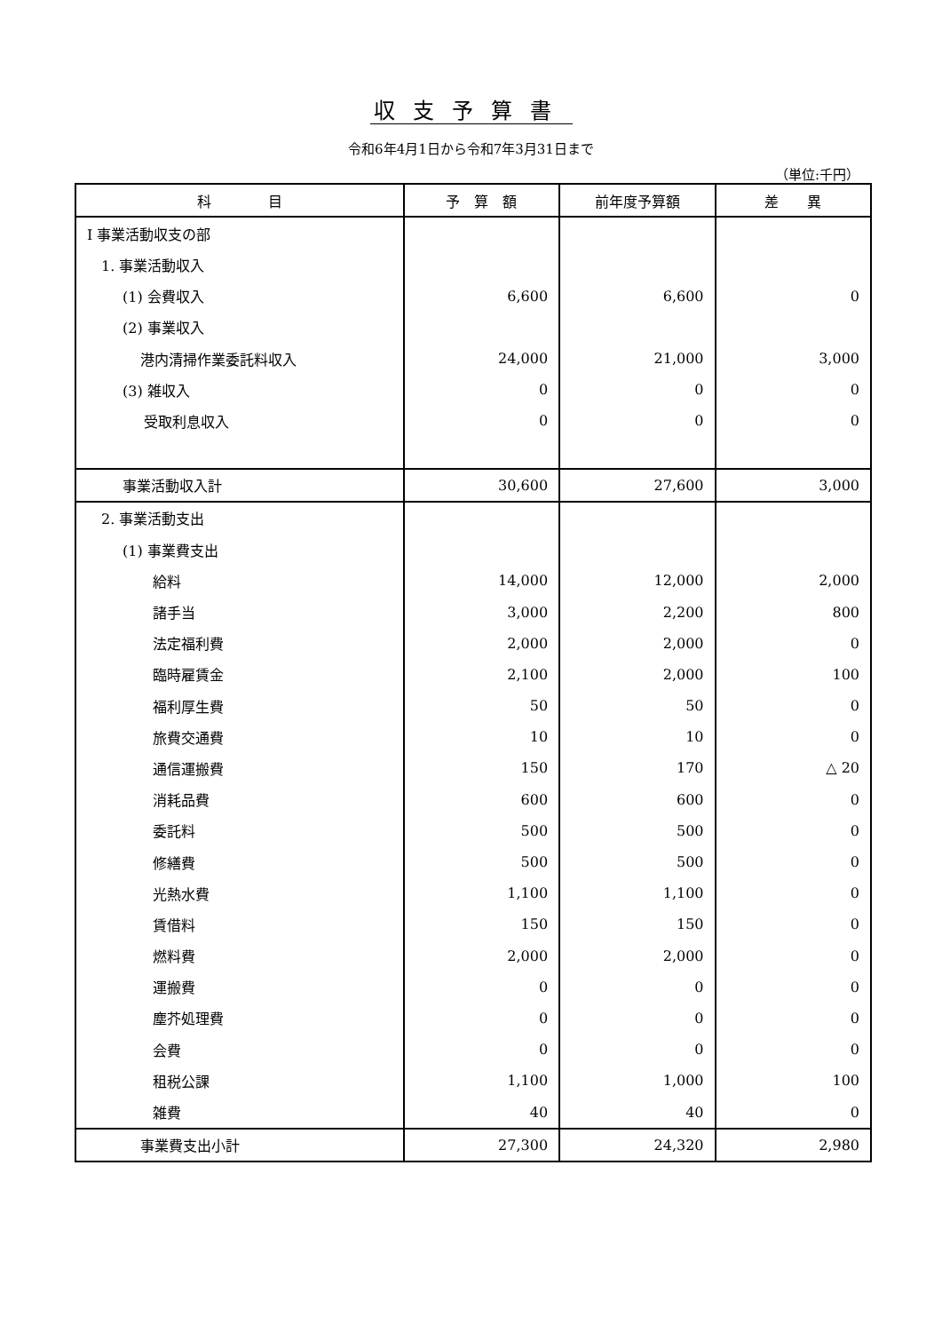収支予算書
令和6年4月1日から令和7年3月31日まで
（単位:千円）
| 科 目 | 予 算 額 | 前年度予算額 | 差 異 |
| --- | --- | --- | --- |
| Ⅰ 事業活動収支の部 | | | |
| 1. 事業活動収入 | | | |
| (1) 会費収入 | 6,600 | 6,600 | 0 |
| (2) 事業収入 | | | |
| 港内清掃作業委託料収入 | 24,000 | 21,000 | 3,000 |
| (3) 雑収入 | 0 | 0 | 0 |
| 受取利息収入 | 0 | 0 | 0 |
| 事業活動収入計 | 30,600 | 27,600 | 3,000 |
| 2. 事業活動支出 | | | |
| (1) 事業費支出 | | | |
| 給料 | 14,000 | 12,000 | 2,000 |
| 諸手当 | 3,000 | 2,200 | 800 |
| 法定福利費 | 2,000 | 2,000 | 0 |
| 臨時雇賃金 | 2,100 | 2,000 | 100 |
| 福利厚生費 | 50 | 50 | 0 |
| 旅費交通費 | 10 | 10 | 0 |
| 通信運搬費 | 150 | 170 | △ 20 |
| 消耗品費 | 600 | 600 | 0 |
| 委託料 | 500 | 500 | 0 |
| 修繕費 | 500 | 500 | 0 |
| 光熱水費 | 1,100 | 1,100 | 0 |
| 賃借料 | 150 | 150 | 0 |
| 燃料費 | 2,000 | 2,000 | 0 |
| 運搬費 | 0 | 0 | 0 |
| 塵芥処理費 | 0 | 0 | 0 |
| 会費 | 0 | 0 | 0 |
| 租税公課 | 1,100 | 1,000 | 100 |
| 雑費 | 40 | 40 | 0 |
| 事業費支出小計 | 27,300 | 24,320 | 2,980 |